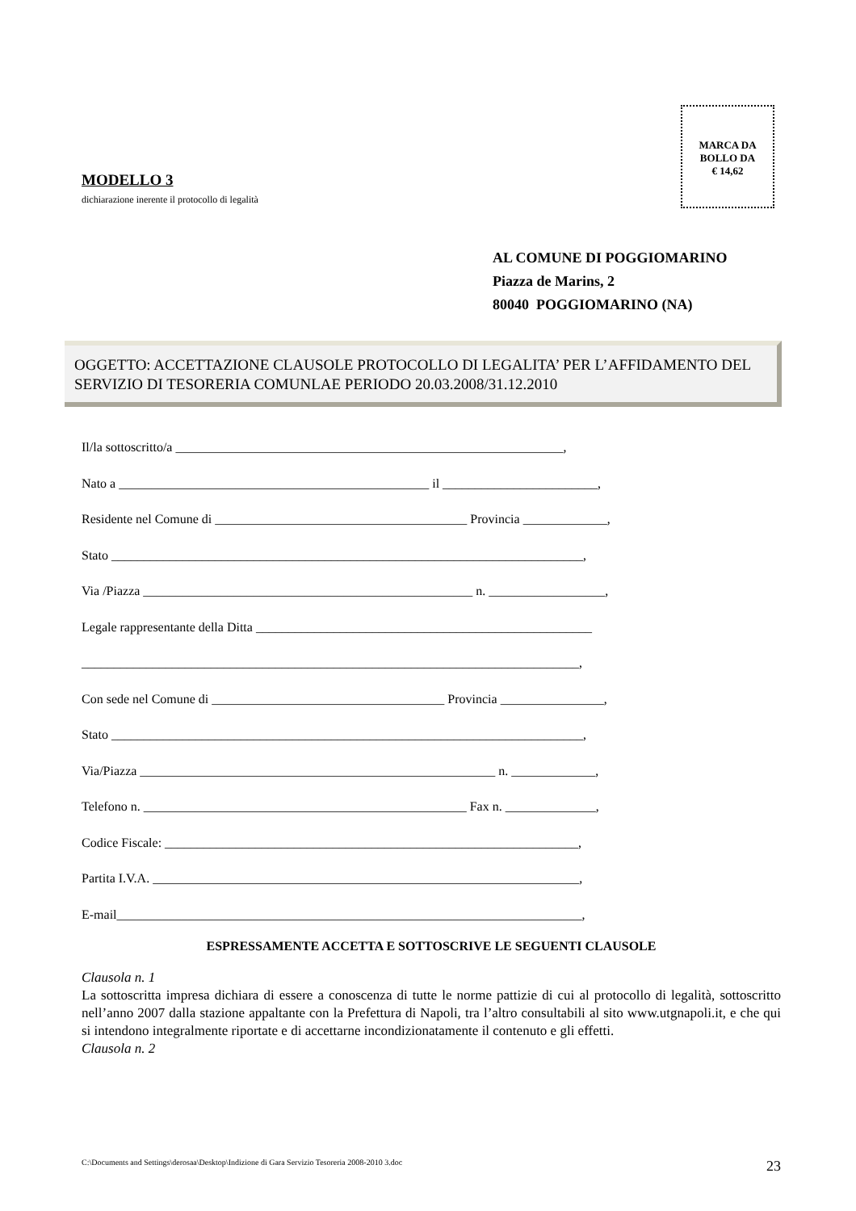MARCA DA
BOLLO DA
€ 14,62
MODELLO 3
dichiarazione inerente il protocollo di legalità
AL COMUNE DI POGGIOMARINO
Piazza de Marins, 2
80040 POGGIOMARINO (NA)
OGGETTO: ACCETTAZIONE CLAUSOLE PROTOCOLLO DI LEGALITA’ PER L’AFFIDAMENTO DEL SERVIZIO DI TESORERIA COMUNLAE PERIODO 20.03.2008/31.12.2010
Il/la sottoscritto/a ____________________________________________________________,
Nato a ________________________________________________ il ________________________,
Residente nel Comune di _______________________________________ Provincia _____________,
Stato _________________________________________________________________________,
Via /Piazza ___________________________________________________ n. __________________,
Legale rappresentante della Ditta ____________________________________________________
_____________________________________________________________________________,
Con sede nel Comune di ____________________________________ Provincia ________________,
Stato _________________________________________________________________________,
Via/Piazza _______________________________________________________ n. _____________,
Telefono n. __________________________________________________ Fax n. ______________,
Codice Fiscale: ________________________________________________________________,
Partita I.V.A. __________________________________________________________________,
E-mail________________________________________________________________________,
ESPRESSAMENTE ACCETTA E SOTTOSCRIVE LE SEGUENTI CLAUSOLE
Clausola n. 1
La sottoscritta impresa dichiara di essere a conoscenza di tutte le norme pattizie di cui al protocollo di legalità, sottoscritto nell’anno 2007 dalla stazione appaltante con la Prefettura di Napoli, tra l’altro consultabili al sito www.utgnapoli.it, e che qui si intendono integralmente riportate e di accettarne incondizionatamente il contenuto e gli effetti.
Clausola n. 2
C:\Documents and Settings\derosaa\Desktop\Indizione di Gara Servizio Tesoreria 2008-2010 3.doc 23